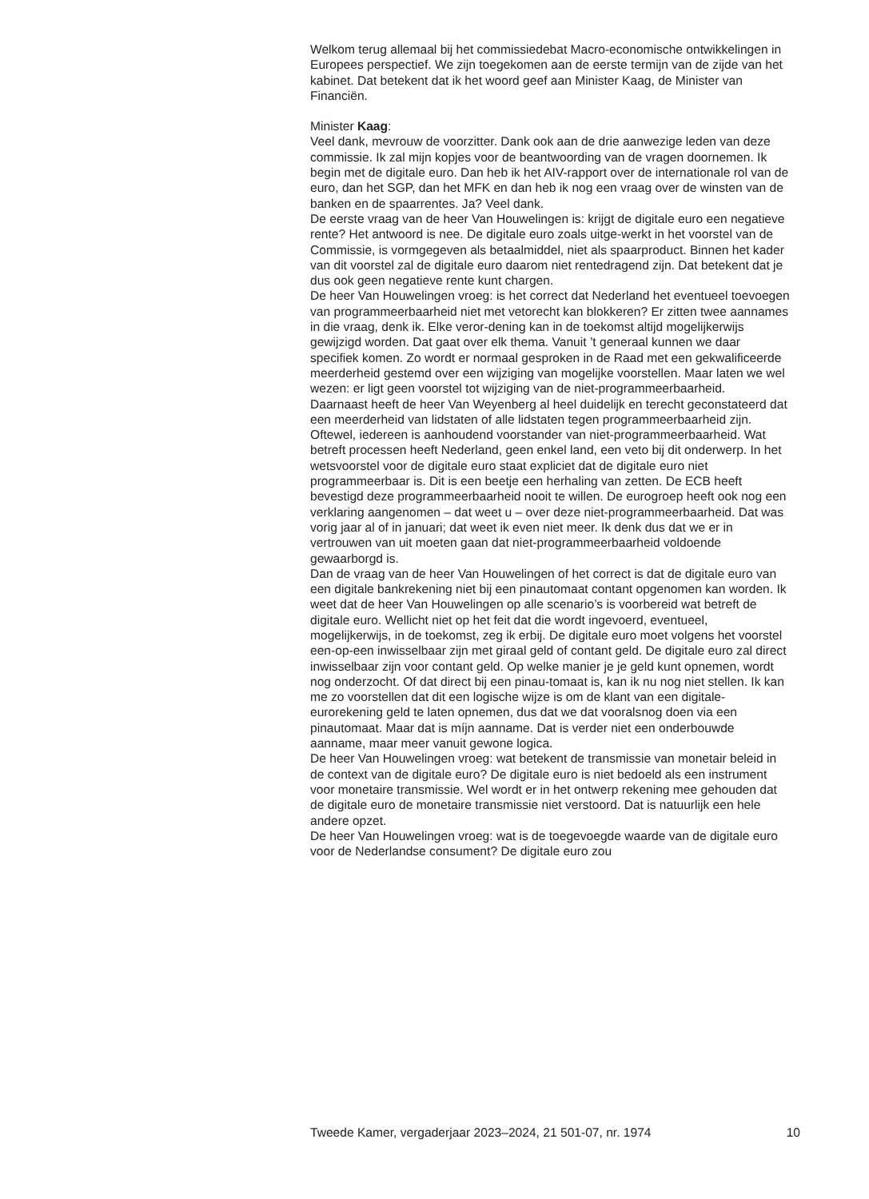Welkom terug allemaal bij het commissiedebat Macro-economische ontwikkelingen in Europees perspectief. We zijn toegekomen aan de eerste termijn van de zijde van het kabinet. Dat betekent dat ik het woord geef aan Minister Kaag, de Minister van Financiën.
Minister Kaag:
Veel dank, mevrouw de voorzitter. Dank ook aan de drie aanwezige leden van deze commissie. Ik zal mijn kopjes voor de beantwoording van de vragen doornemen. Ik begin met de digitale euro. Dan heb ik het AIV-rapport over de internationale rol van de euro, dan het SGP, dan het MFK en dan heb ik nog een vraag over de winsten van de banken en de spaarrentes. Ja? Veel dank.
De eerste vraag van de heer Van Houwelingen is: krijgt de digitale euro een negatieve rente? Het antwoord is nee. De digitale euro zoals uitge-werkt in het voorstel van de Commissie, is vormgegeven als betaalmiddel, niet als spaarproduct. Binnen het kader van dit voorstel zal de digitale euro daarom niet rentedragend zijn. Dat betekent dat je dus ook geen negatieve rente kunt chargen.
De heer Van Houwelingen vroeg: is het correct dat Nederland het eventueel toevoegen van programmeerbaarheid niet met vetorecht kan blokkeren? Er zitten twee aannames in die vraag, denk ik. Elke veror-dening kan in de toekomst altijd mogelijkerwijs gewijzigd worden. Dat gaat over elk thema. Vanuit ’t generaal kunnen we daar specifiek komen. Zo wordt er normaal gesproken in de Raad met een gekwalificeerde meerderheid gestemd over een wijziging van mogelijke voorstellen. Maar laten we wel wezen: er ligt geen voorstel tot wijziging van de niet-programmeerbaarheid.
Daarnaast heeft de heer Van Weyenberg al heel duidelijk en terecht geconstateerd dat een meerderheid van lidstaten of alle lidstaten tegen programmeerbaarheid zijn. Oftewel, iedereen is aanhoudend voorstander van niet-programmeerbaarheid. Wat betreft processen heeft Nederland, geen enkel land, een veto bij dit onderwerp. In het wetsvoorstel voor de digitale euro staat expliciet dat de digitale euro niet programmeerbaar is. Dit is een beetje een herhaling van zetten. De ECB heeft bevestigd deze programmeerbaarheid nooit te willen. De eurogroep heeft ook nog een verklaring aangenomen – dat weet u – over deze niet-programmeerbaarheid. Dat was vorig jaar al of in januari; dat weet ik even niet meer. Ik denk dus dat we er in vertrouwen van uit moeten gaan dat niet-programmeerbaarheid voldoende gewaarborgd is.
Dan de vraag van de heer Van Houwelingen of het correct is dat de digitale euro van een digitale bankrekening niet bij een pinautomaat contant opgenomen kan worden. Ik weet dat de heer Van Houwelingen op alle scenario’s is voorbereid wat betreft de digitale euro. Wellicht niet op het feit dat die wordt ingevoerd, eventueel, mogelijkerwijs, in de toekomst, zeg ik erbij. De digitale euro moet volgens het voorstel een-op-een inwisselbaar zijn met giraal geld of contant geld. De digitale euro zal direct inwisselbaar zijn voor contant geld. Op welke manier je je geld kunt opnemen, wordt nog onderzocht. Of dat direct bij een pinau-tomaat is, kan ik nu nog niet stellen. Ik kan me zo voorstellen dat dit een logische wijze is om de klant van een digitale-eurorekening geld te laten opnemen, dus dat we dat vooralsnog doen via een pinautomaat. Maar dat is míjn aanname. Dat is verder niet een onderbouwde aanname, maar meer vanuit gewone logica.
De heer Van Houwelingen vroeg: wat betekent de transmissie van monetair beleid in de context van de digitale euro? De digitale euro is niet bedoeld als een instrument voor monetaire transmissie. Wel wordt er in het ontwerp rekening mee gehouden dat de digitale euro de monetaire transmissie niet verstoord. Dat is natuurlijk een hele andere opzet.
De heer Van Houwelingen vroeg: wat is de toegevoegde waarde van de digitale euro voor de Nederlandse consument? De digitale euro zou
Tweede Kamer, vergaderjaar 2023–2024, 21 501-07, nr. 1974 10